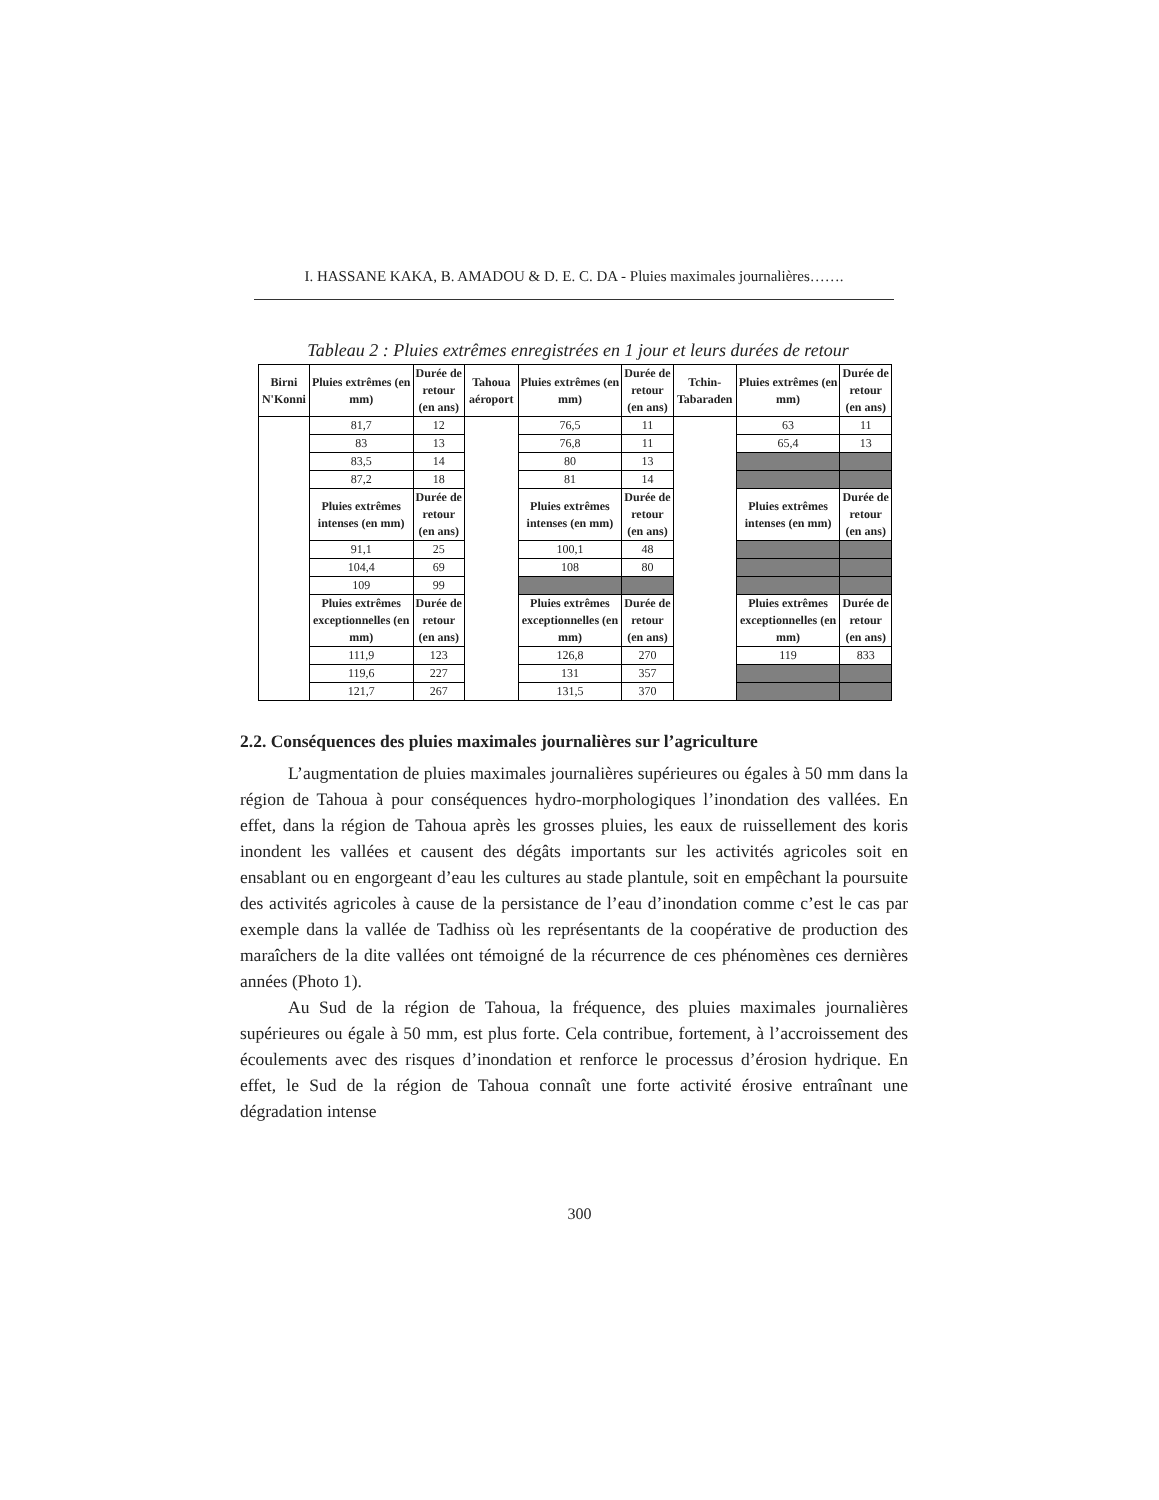I. HASSANE KAKA, B. AMADOU & D. E. C. DA - Pluies maximales journalières…….
Tableau 2 : Pluies extrêmes enregistrées en 1 jour et leurs durées de retour
| Birni N'Konni | Pluies extrêmes (en mm) | Durée de retour (en ans) | Tahoua aéroport | Pluies extrêmes (en mm) | Durée de retour (en ans) | Tchin-Tabaraden | Pluies extrêmes (en mm) | Durée de retour (en ans) |
| --- | --- | --- | --- | --- | --- | --- | --- | --- |
| | 81,7 | 12 | | 76,5 | 11 | | 63 | 11 |
| | 83 | 13 | | 76,8 | 11 | | 65,4 | 13 |
| | 83,5 | 14 | | 80 | 13 | | | |
| | 87,2 | 18 | | 81 | 14 | | | |
| | Pluies extrêmes intenses (en mm) | Durée de retour (en ans) | | Pluies extrêmes intenses (en mm) | Durée de retour (en ans) | | Pluies extrêmes intenses (en mm) | Durée de retour (en ans) |
| | 91,1 | 25 | | 100,1 | 48 | | | |
| | 104,4 | 69 | | 108 | 80 | | | |
| | 109 | 99 | | | | | | |
| | Pluies extrêmes exceptionnelles (en mm) | Durée de retour (en ans) | | Pluies extrêmes exceptionnelles (en mm) | Durée de retour (en ans) | | Pluies extrêmes exceptionnelles (en mm) | Durée de retour (en ans) |
| | 111,9 | 123 | | 126,8 | 270 | | 119 | 833 |
| | 119,6 | 227 | | 131 | 357 | | | |
| | 121,7 | 267 | | 131,5 | 370 | | | |
2.2. Conséquences des pluies maximales journalières sur l’agriculture
L’augmentation de pluies maximales journalières supérieures ou égales à 50 mm dans la région de Tahoua à pour conséquences hydro-morphologiques l’inondation des vallées. En effet, dans la région de Tahoua après les grosses pluies, les eaux de ruissellement des koris inondent les vallées et causent des dégâts importants sur les activités agricoles soit en ensablant ou en engorgeant d’eau les cultures au stade plantule, soit en empêchant la poursuite des activités agricoles à cause de la persistance de l’eau d’inondation comme c’est le cas par exemple dans la vallée de Tadhiss où les représentants de la coopérative de production des maraîchers de la dite vallées ont témoigné de la récurrence de ces phénomènes ces dernières années (Photo 1).
Au Sud de la région de Tahoua, la fréquence, des pluies maximales journalières supérieures ou égale à 50 mm, est plus forte. Cela contribue, fortement, à l’accroissement des écoulements avec des risques d’inondation et renforce le processus d’érosion hydrique. En effet, le Sud de la région de Tahoua connaît une forte activité érosive entraînant une dégradation intense
300